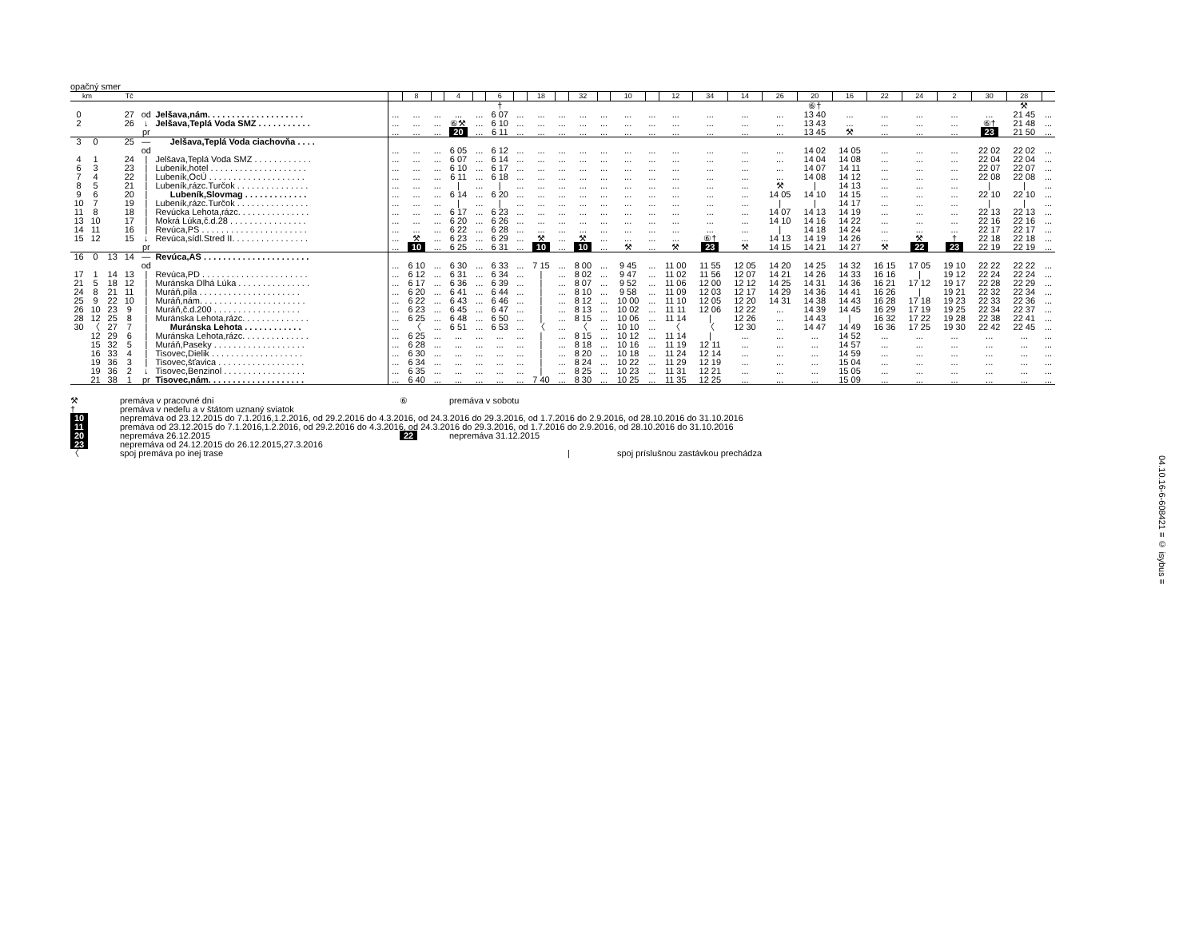opačný smer
| km | | | Tč | | | | 8 | | 4 | | 6 | | 18 | | 32 | | 10 | | 12 | 34 | 14 | 26 | 20 | 16 | 22 | 24 | 2 | 30 | 28 | |
| --- | --- | --- | --- | --- | --- | --- | --- | --- | --- | --- | --- | --- | --- | --- | --- | --- | --- | --- | --- | --- | --- | --- | --- | --- | --- | --- | --- | --- | --- | --- |
| | | | | | | | | | | | † | | | | | | | | | | | | ⑥† | | | | | | ⚒ | |
| 0 | | | 27 | od | Jelšava,nám. . . . . . . . . . . . . . . . . . . . | ... | ... | ... | ... | ... | 6 07 | ... | ... | ... | ... | ... | ... | ... | ... | ... | ... | ... | 13 40 | ... | ... | ... | ... | ... | 21 45 | ... |
| 2 | | | 26 | ↓ | Jelšava,Teplá Voda SMZ . . . . . . . . . . . | ... | ... | ... | ⑥⚒ | ... | 6 10 | ... | ... | ... | ... | ... | ... | ... | ... | ... | ... | ... | 13 43 | ... | ... | ... | ... | ⑥† | 21 48 | ... |
| | | | | pr | | ... | ... | ... | 20 | ... | 6 11 | ... | ... | ... | ... | ... | ... | ... | ... | ... | ... | ... | 13 45 | ⚒ | ... | ... | ... | 23 | 21 50 | ... |
| 3 | 0 | | 25 | — | Jelšava,Teplá Voda ciachovňa . . . . | | | | | | | | | | | | | | | | | | | | | | | | | |
| | | | | od | | ... | ... | ... | 6 05 | ... | 6 12 | ... | ... | ... | ... | ... | ... | ... | ... | ... | ... | ... | 14 02 | 14 05 | ... | ... | ... | 22 02 | 22 02 | ... |
| 4 | 1 | | 24 | / | Jelšava,Teplá Voda SMZ . . . . . . . . . . . . | ... | ... | ... | 6 07 | ... | 6 14 | ... | ... | ... | ... | ... | ... | ... | ... | ... | ... | ... | 14 04 | 14 08 | ... | ... | ... | 22 04 | 22 04 | ... |
| 6 | 3 | | 23 | / | Lubeník,hotel . . . . . . . . . . . . . . . . . . . . | ... | ... | ... | 6 10 | ... | 6 17 | ... | ... | ... | ... | ... | ... | ... | ... | ... | ... | ... | 14 07 | 14 11 | ... | ... | ... | 22 07 | 22 07 | ... |
| 7 | 4 | | 22 | / | Lubeník,OcÚ . . . . . . . . . . . . . . . . . . . . | ... | ... | ... | 6 11 | ... | 6 18 | ... | ... | ... | ... | ... | ... | ... | ... | ... | ... | ... | 14 08 | 14 12 | ... | ... | ... | 22 08 | 22 08 | ... |
| 8 | 5 | | 21 | / | Lubeník,rázc.Turčok . . . . . . . . . . . . . . . | ... | ... | ... | / | ... | / | ... | ... | ... | ... | ... | ... | ... | ... | ... | ... | ⚒ | / | 14 13 | ... | ... | ... | / | / | ... |
| 9 | 6 | | 20 | / | Lubeník,Slovmag . . . . . . . . . . . . . | ... | ... | ... | 6 14 | ... | 6 20 | ... | ... | ... | ... | ... | ... | ... | ... | ... | ... | 14 05 | 14 10 | 14 15 | ... | ... | ... | 22 10 | 22 10 | ... |
| 10 | 7 | | 19 | / | Lubeník,rázc.Turčok . . . . . . . . . . . . . . . | ... | ... | ... | / | ... | / | ... | ... | ... | ... | ... | ... | ... | ... | ... | ... | / | / | 14 17 | ... | ... | ... | / | / | ... |
| 11 | 8 | | 18 | / | Revúcka Lehota,rázc. . . . . . . . . . . . . . . | ... | ... | ... | 6 17 | ... | 6 23 | ... | ... | ... | ... | ... | ... | ... | ... | ... | ... | 14 07 | 14 13 | 14 19 | ... | ... | ... | 22 13 | 22 13 | ... |
| 13 | 10 | | 17 | / | Mokrá Lúka,č.d.28 . . . . . . . . . . . . . . . . | ... | ... | ... | 6 20 | ... | 6 26 | ... | ... | ... | ... | ... | ... | ... | ... | ... | ... | 14 10 | 14 16 | 14 22 | ... | ... | ... | 22 16 | 22 16 | ... |
| 14 | 11 | | 16 | / | Revúca,PS . . . . . . . . . . . . . . . . . . . . . . | ... | ... | ... | 6 22 | ... | 6 28 | ... | ... | ... | ... | ... | ... | ... | ... | ... | ... | / | 14 18 | 14 24 | ... | ... | ... | 22 17 | 22 17 | ... |
| 15 | 12 | | 15 | ↓ | Revúca,sídl.Stred II. . . . . . . . . . . . . . . . | ... | ⚒ | ... | 6 23 | ... | 6 29 | ... | ⚒ | ... | ⚒ | ... | ... | ... | ... | ⑥† | ... | 14 13 | 14 19 | 14 26 | ... | ⚒ | † | 22 18 | 22 18 | ... |
| | | | | pr | | ... | 10 | ... | 6 25 | ... | 6 31 | ... | 10 | ... | 10 | ... | ⚒ | ... | ⚒ | 23 | ⚒ | 14 15 | 14 21 | 14 27 | ⚒ | 22 | 23 | 22 19 | 22 19 | ... |
| 16 | 0 | 13 | 14 | — | Revúca,AS . . . . . . . . . . . . . . . . . . . . . . | | | | | | | | | | | | | | | | | | | | | | | | | |
| | | | | od | | ... | 6 10 | ... | 6 30 | ... | 6 33 | ... | 7 15 | ... | 8 00 | ... | 9 45 | ... | 11 00 | 11 55 | 12 05 | 14 20 | 14 25 | 14 32 | 16 15 | 17 05 | 19 10 | 22 22 | 22 22 | ... |
| 17 | 1 | 14 | 13 | / | Revúca,PD . . . . . . . . . . . . . . . . . . . . . . | ... | 6 12 | ... | 6 31 | ... | 6 34 | ... | / | ... | 8 02 | ... | 9 47 | ... | 11 02 | 11 56 | 12 07 | 14 21 | 14 26 | 14 33 | 16 16 | / | 19 12 | 22 24 | 22 24 | ... |
| 21 | 5 | 18 | 12 | / | Muránska Dlhá Lúka . . . . . . . . . . . . . . . | ... | 6 17 | ... | 6 36 | ... | 6 39 | ... | / | ... | 8 07 | ... | 9 52 | ... | 11 06 | 12 00 | 12 12 | 14 25 | 14 31 | 14 36 | 16 21 | 17 12 | 19 17 | 22 28 | 22 29 | ... |
| 24 | 8 | 21 | 11 | / | Muráň,píla . . . . . . . . . . . . . . . . . . . . . | ... | 6 20 | ... | 6 41 | ... | 6 44 | ... | / | ... | 8 10 | ... | 9 58 | ... | 11 09 | 12 03 | 12 17 | 14 29 | 14 36 | 14 41 | 16 26 | / | 19 21 | 22 32 | 22 34 | ... |
| 25 | 9 | 22 | 10 | / | Muráň,nám. . . . . . . . . . . . . . . . . . . . . . | ... | 6 22 | ... | 6 43 | ... | 6 46 | ... | / | ... | 8 12 | ... | 10 00 | ... | 11 10 | 12 05 | 12 20 | 14 31 | 14 38 | 14 43 | 16 28 | 17 18 | 19 23 | 22 33 | 22 36 | ... |
| 26 | 10 | 23 | 9 | / | Muráň,č.d.200 . . . . . . . . . . . . . . . . . . | ... | 6 23 | ... | 6 45 | ... | 6 47 | ... | / | ... | 8 13 | ... | 10 02 | ... | 11 11 | 12 06 | 12 22 | ... | 14 39 | 14 45 | 16 29 | 17 19 | 19 25 | 22 34 | 22 37 | ... |
| 28 | 12 | 25 | 8 | / | Muránska Lehota,rázc. . . . . . . . . . . . . . | ... | 6 25 | ... | 6 48 | ... | 6 50 | ... | / | ... | 8 15 | ... | 10 06 | ... | 11 14 | / | 12 26 | ... | 14 43 | / | 16 32 | 17 22 | 19 28 | 22 38 | 22 41 | ... |
| 30 | 〈 | 27 | 7 | / | Muránska Lehota . . . . . . . . . . . . | ... | 〈 | ... | 6 51 | ... | 6 53 | ... | 〈 | ... | 〈 | ... | 10 10 | ... | 〈 | 〈 | 12 30 | ... | 14 47 | 14 49 | 16 36 | 17 25 | 19 30 | 22 42 | 22 45 | ... |
| | 12 | 29 | 6 | / | Muránska Lehota,rázc. . . . . . . . . . . . . . | ... | 6 25 | ... | ... | ... | ... | ... | / | ... | 8 15 | ... | 10 12 | ... | 11 14 | / | ... | ... | ... | 14 52 | ... | ... | ... | ... | ... | ... |
| | 15 | 32 | 5 | / | Muráň,Paseky . . . . . . . . . . . . . . . . . . . | ... | 6 28 | ... | ... | ... | ... | ... | / | ... | 8 18 | ... | 10 16 | ... | 11 19 | 12 11 | ... | ... | ... | 14 57 | ... | ... | ... | ... | ... | ... |
| | 16 | 33 | 4 | / | Tisovec,Dielik . . . . . . . . . . . . . . . . . . . | ... | 6 30 | ... | ... | ... | ... | ... | / | ... | 8 20 | ... | 10 18 | ... | 11 24 | 12 14 | ... | ... | ... | 14 59 | ... | ... | ... | ... | ... | ... |
| | 19 | 36 | 3 | / | Tisovec,šťavica . . . . . . . . . . . . . . . . . . | ... | 6 34 | ... | ... | ... | ... | ... | / | ... | 8 24 | ... | 10 22 | ... | 11 29 | 12 19 | ... | ... | ... | 15 04 | ... | ... | ... | ... | ... | ... |
| | 19 | 36 | 2 | ↓ | Tisovec,Benzinol . . . . . . . . . . . . . . . . . | ... | 6 35 | ... | ... | ... | ... | ... | / | ... | 8 25 | ... | 10 23 | ... | 11 31 | 12 21 | ... | ... | ... | 15 05 | ... | ... | ... | ... | ... | ... |
| | 21 | 38 | 1 | pr | Tisovec,nám. . . . . . . . . . . . . . . . . . . . | ... | 6 40 | ... | ... | ... | ... | ... | 7 40 | ... | 8 30 | ... | 10 25 | ... | 11 35 | 12 25 | ... | ... | ... | 15 09 | ... | ... | ... | ... | ... | ... |
⚒ premáva v pracovné dni ⑥ premáva v sobotu
† premáva v nedeľu a v štátom uznaný sviatok
10 nepremáva od 23.12.2015 do 7.1.2016,1.2.2016, od 29.2.2016 do 4.3.2016, od 24.3.2016 do 29.3.2016, od 1.7.2016 do 2.9.2016, od 28.10.2016 do 31.10.2016
11 premáva od 23.12.2015 do 7.1.2016,1.2.2016, od 29.2.2016 do 4.3.2016, od 24.3.2016 do 29.3.2016, od 1.7.2016 do 2.9.2016, od 28.10.2016 do 31.10.2016
20 nepremáva 26.12.2015 22 nepremáva 31.12.2015
23 nepremáva od 24.12.2015 do 26.12.2015,27.3.2016
〈 spoj premáva po inej trase | spoj príslušnou zastávkou prechádza
04.10.16-6-608421 ≡ © isybus ≡